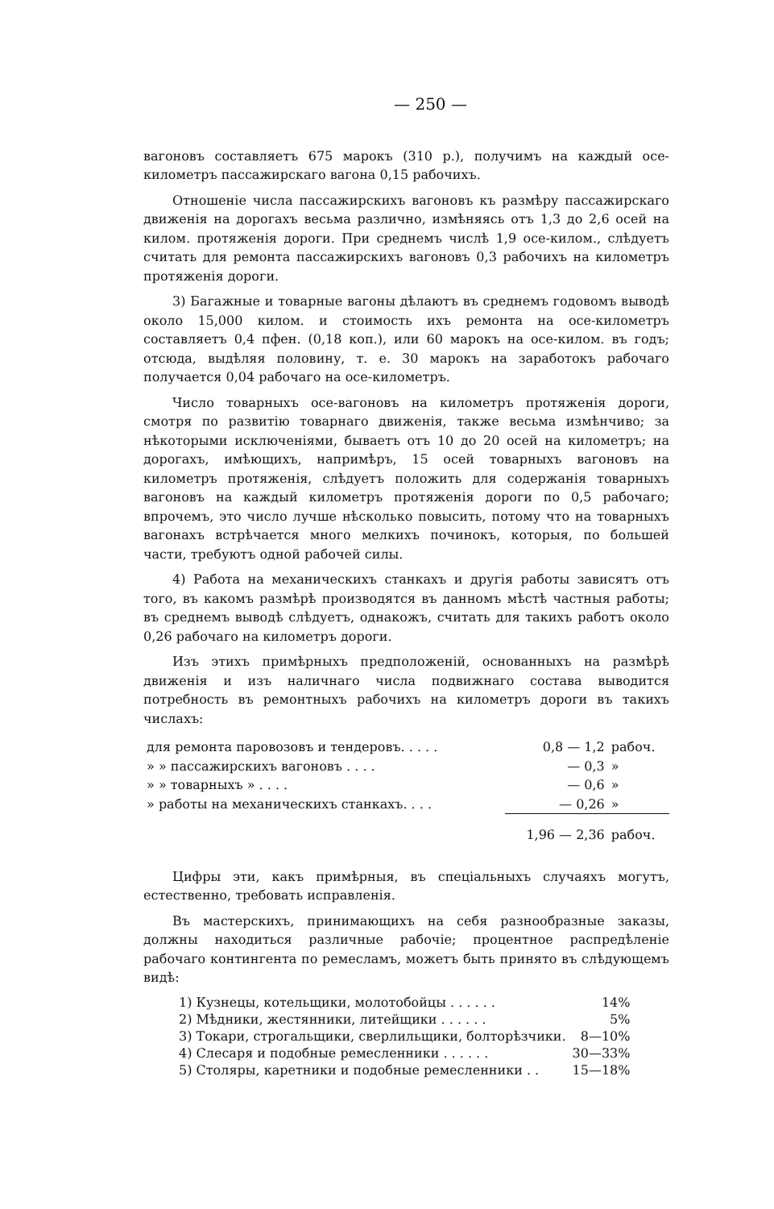— 250 —
вагоновъ составляетъ 675 марокъ (310 р.), получимъ на каждый осе-километръ пассажирскаго вагона 0,15 рабочихъ.
Отношеніе числа пассажирскихъ вагоновъ къ размѣру пассажирскаго движенія на дорогахъ весьма различно, измѣняясь отъ 1,3 до 2,6 осей на килом. протяженія дороги. При среднемъ числѣ 1,9 осе-килом., слѣдуетъ считать для ремонта пассажирскихъ вагоновъ 0,3 рабочихъ на километръ протяженія дороги.
3) Багажные и товарные вагоны дѣлаютъ въ среднемъ годовомъ выводѣ около 15,000 килом. и стоимость ихъ ремонта на осе-километръ составляетъ 0,4 пфен. (0,18 коп.), или 60 марокъ на осе-килом. въ годъ; отсюда, выдѣляя половину, т. е. 30 марокъ на заработокъ рабочаго получается 0,04 рабочаго на осе-километръ.
Число товарныхъ осе-вагоновъ на километръ протяженія дороги, смотря по развитію товарнаго движенія, также весьма измѣнчиво; за нѣкоторыми исключеніями, бываетъ отъ 10 до 20 осей на километръ; на дорогахъ, имѣющихъ, напримѣръ, 15 осей товарныхъ вагоновъ на километръ протяженія, слѣдуетъ положить для содержанія товарныхъ вагоновъ на каждый километръ протяженія дороги по 0,5 рабочаго; впрочемъ, это число лучше нѣсколько повысить, потому что на товарныхъ вагонахъ встрѣчается много мелкихъ починокъ, которыя, по большей части, требуютъ одной рабочей силы.
4) Работа на механическихъ станкахъ и другія работы зависятъ отъ того, въ какомъ размѣрѣ производятся въ данномъ мѣстѣ частныя работы; въ среднемъ выводѣ слѣдуетъ, однакожъ, считать для такихъ работъ около 0,26 рабочаго на километръ дороги.
Изъ этихъ примѣрныхъ предположеній, основанныхъ на размѣрѣ движенія и изъ наличнаго числа подвижнаго состава выводится потребность въ ремонтныхъ рабочихъ на километръ дороги въ такихъ числахъ:
| для ремонта паровозовъ и тендеровъ. . . . . | 0,8 — 1,2 | рабоч. |
| » » пассажирскихъ вагоновъ . . . . | — 0,3 | » |
| » » товарныхъ » . . . . | — 0,6 | » |
| » работы на механическихъ станкахъ. . . . | — 0,26 | » |
| | 1,96 — 2,36 | рабоч. |
Цифры эти, какъ примѣрныя, въ спеціальныхъ случаяхъ могутъ, естественно, требовать исправленія.
Въ мастерскихъ, принимающихъ на себя разнообразные заказы, должны находиться различные рабочіе; процентное распредѣленіе рабочаго контингента по ремесламъ, можетъ быть принято въ слѣдующемъ видѣ:
| 1) Кузнецы, котельщики, молотобойцы . . . . . . | 14% |
| 2) Мѣдники, жестянники, литейщики . . . . . . | 5% |
| 3) Токари, строгальщики, сверлильщики, болторѣзчики. | 8—10% |
| 4) Слесаря и подобные ремесленники . . . . . . | 30—33% |
| 5) Столяры, каретники и подобные ремесленники . . | 15—18% |